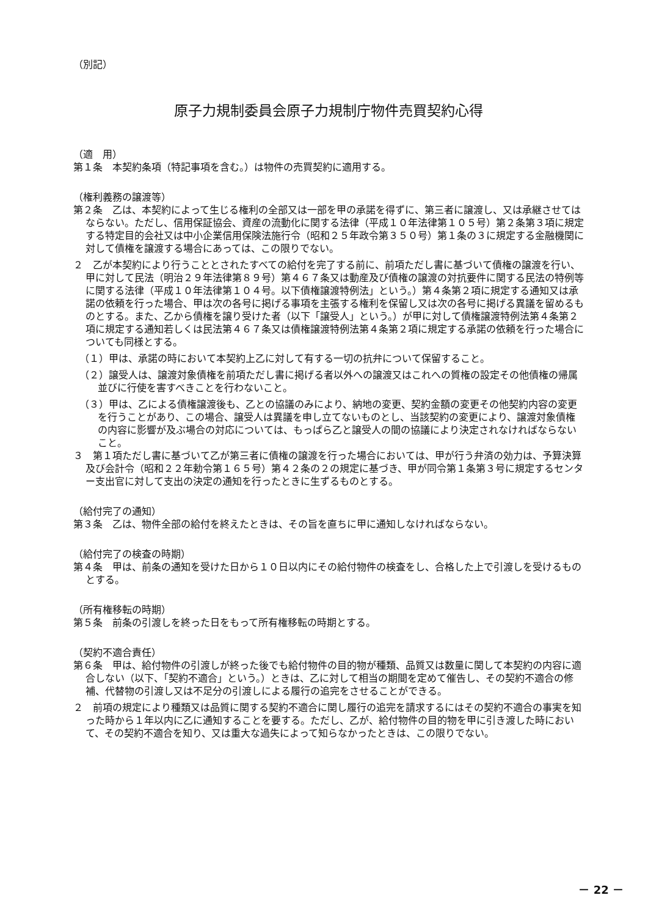（別記）
原子力規制委員会原子力規制庁物件売買契約心得
（適　用）
第１条　本契約条項（特記事項を含む。）は物件の売買契約に適用する。
（権利義務の譲渡等）
第２条　乙は、本契約によって生じる権利の全部又は一部を甲の承諾を得ずに、第三者に譲渡し、又は承継させてはならない。ただし、信用保証協会、資産の流動化に関する法律（平成１０年法律第１０５号）第２条第３項に規定する特定目的会社又は中小企業信用保険法施行令（昭和２５年政令第３５０号）第１条の３に規定する金融機関に対して債権を譲渡する場合にあっては、この限りでない。
２　乙が本契約により行うこととされたすべての給付を完了する前に、前項ただし書に基づいて債権の譲渡を行い、甲に対して民法（明治２９年法律第８９号）第４６７条又は動産及び債権の譲渡の対抗要件に関する民法の特例等に関する法律（平成１０年法律第１０４号。以下債権譲渡特例法」という。）第４条第２項に規定する通知又は承諾の依頼を行った場合、甲は次の各号に掲げる事項を主張する権利を保留し又は次の各号に掲げる異議を留めるものとする。また、乙から債権を譲り受けた者（以下「譲受人」という。）が甲に対して債権譲渡特例法第４条第２項に規定する通知若しくは民法第４６７条又は債権譲渡特例法第４条第２項に規定する承諾の依頼を行った場合についても同様とする。
（１）甲は、承諾の時において本契約上乙に対して有する一切の抗弁について保留すること。
（２）譲受人は、譲渡対象債権を前項ただし書に掲げる者以外への譲渡又はこれへの質権の設定その他債権の帰属並びに行使を害すべきことを行わないこと。
（３）甲は、乙による債権譲渡後も、乙との協議のみにより、納地の変更、契約金額の変更その他契約内容の変更を行うことがあり、この場合、譲受人は異議を申し立てないものとし、当該契約の変更により、譲渡対象債権の内容に影響が及ぶ場合の対応については、もっぱら乙と譲受人の間の協議により決定されなければならないこと。
３　第１項ただし書に基づいて乙が第三者に債権の譲渡を行った場合においては、甲が行う弁済の効力は、予算決算及び会計令（昭和２２年勅令第１６５号）第４２条の２の規定に基づき、甲が同令第１条第３号に規定するセンター支出官に対して支出の決定の通知を行ったときに生ずるものとする。
（給付完了の通知）
第３条　乙は、物件全部の給付を終えたときは、その旨を直ちに甲に通知しなければならない。
（給付完了の検査の時期）
第４条　甲は、前条の通知を受けた日から１０日以内にその給付物件の検査をし、合格した上で引渡しを受けるものとする。
（所有権移転の時期）
第５条　前条の引渡しを終った日をもって所有権移転の時期とする。
（契約不適合責任）
第６条　甲は、給付物件の引渡しが終った後でも給付物件の目的物が種類、品質又は数量に関して本契約の内容に適合しない（以下、「契約不適合」という。）ときは、乙に対して相当の期間を定めて催告し、その契約不適合の修補、代替物の引渡し又は不足分の引渡しによる履行の追完をさせることができる。
２　前項の規定により種類又は品質に関する契約不適合に関し履行の追完を請求するにはその契約不適合の事実を知った時から１年以内に乙に通知することを要する。ただし、乙が、給付物件の目的物を甲に引き渡した時において、その契約不適合を知り、又は重大な過失によって知らなかったときは、この限りでない。
－ 22 －